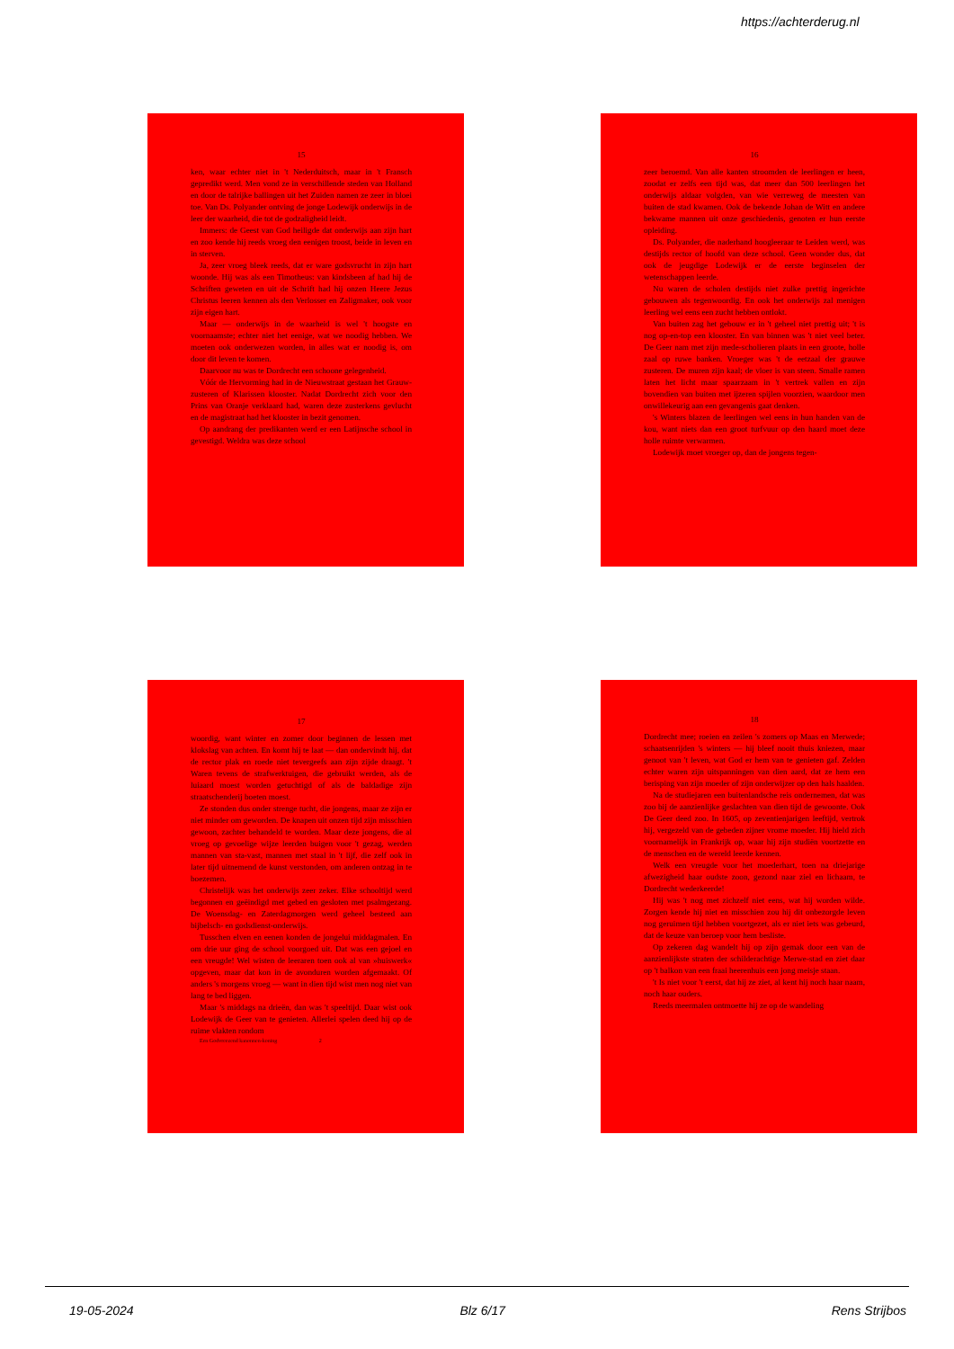https://achterderug.nl
15
ken, waar echter niet in 't Nederduitsch, maar in 't Fransch gepredikt werd. Men vond ze in verschillende steden van Holland en door de talrijke ballingen uit het Zuiden namen ze zeer in bloei toe. Van Ds. Polyander ontving de jonge Lodewijk onderwijs in de leer der waarheid, die tot de godzaligheid leidt.
Immers: de Geest van God heiligde dat onderwijs aan zijn hart en zoo kende hij reeds vroeg den eenigen troost, beide in leven en in sterven.
Ja, zeer vroeg bleek reeds, dat er ware godsvrucht in zijn hart woonde. Hij was als een Timotheus: van kindsbeen af had hij de Schriften geweten en uit de Schrift had hij onzen Heere Jezus Christus leeren kennen als den Verlosser en Zaligmaker, ook voor zijn eigen hart.
Maar — onderwijs in de waarheid is wel 't hoogste en voornaamste; echter niet het eenige, wat we noodig hebben. We moeten ook onderwezen worden, in alles wat er noodig is, om door dit leven te komen.
Daarvoor nu was te Dordrecht een schoone gelegenheid.
Vóór de Hervorming had in de Nieuwstraat gestaan het Grauw-zusteren of Klarissen klooster. Nadat Dordrecht zich voor den Prins van Oranje verklaard had, waren deze zusterkens gevlucht en de magistraat had het klooster in bezit genomen.
Op aandrang der predikanten werd er een Latijnsche school in gevestigd. Weldra was deze school
16
zeer beroemd. Van alle kanten stroomden de leerlingen er heen, zoodat er zelfs een tijd was, dat meer dan 500 leerlingen het onderwijs aldaar volgden, van wie verreweg de meesten van buiten de stad kwamen. Ook de bekende Johan de Witt en andere bekwame mannen uit onze geschiedenis, genoten er hun eerste opleiding.
Ds. Polyander, die naderhand hoogleeraar te Leiden werd, was destijds rector of hoofd van deze school. Geen wonder dus, dat ook de jeugdige Lodewijk er de eerste beginselen der wetenschappen leerde.
Nu waren de scholen destijds niet zulke prettig ingerichte gebouwen als tegenwoordig. En ook het onderwijs zal menigen leerling wel eens een zucht hebben ontlokt.
Van buiten zag het gebouw er in 't geheel niet prettig uit; 't is nog op-en-top een klooster. En van binnen was 't niet veel beter. De Geer nam met zijn mede-scholieren plaats in een groote, holle zaal op ruwe banken. Vroeger was 't de eetzaal der grauwe zusteren. De muren zijn kaal; de vloer is van steen. Smalle ramen laten het licht maar spaarzaam in 't vertrek vallen en zijn bovendien van buiten met ijzeren spijlen voorzien, waardoor men onwillekeurig aan een gevangenis gaat denken.
's Winters blazen de leerlingen wel eens in hun handen van de kou, want niets dan een groot turfvuur op den haard moet deze holle ruimte verwarmen.
Lodewijk moet vroeger op, dan de jongens tegen-
17
woordig, want winter en zomer door beginnen de lessen met klokslag van achten. En komt hij te laat — dan ondervindt hij, dat de rector plak en roede niet tevergeefs aan zijn zijde draagt. 't Waren tevens de strafwerktuigen, die gebruikt werden, als de luiaard moest worden getuchtigd of als de baldadige zijn straatschenderij boeten moest.
Ze stonden dus onder strenge tucht, die jongens, maar ze zijn er niet minder om geworden. De knapen uit onzen tijd zijn misschien gewoon, zachter behandeld te worden. Maar deze jongens, die al vroeg op gevoelige wijze leerden buigen voor 't gezag, werden mannen van sta-vast, mannen met staal in 't lijf, die zelf ook in later tijd uitnemend de kunst verstonden, om anderen ontzag in te boezemen.
Christelijk was het onderwijs zeer zeker. Elke schooltijd werd begonnen en geëindigd met gebed en gesloten met psalmgezang. De Woensdag- en Zaterdagmorgen werd geheel besteed aan bijbelsch- en godsdienst-onderwijs.
Tusschen elven en eenen konden de jongelui middagmalen. En om drie uur ging de school voorgoed uit. Dat was een gejoel en een vreugde! Wel wisten de leeraren toen ook al van »huiswerk« opgeven, maar dat kon in de avonduren worden afgemaakt. Of anders 's morgens vroeg — want in dien tijd wist men nog niet van lang te bed liggen.
Maar 's middags na drieën, dan was 't speeltijd. Daar wist ook Lodewijk de Geer van te genieten. Allerlei spelen deed hij op de ruime vlakten rondom
Een Godvreezend kanonnen-koning 2
18
Dordrecht mee; roeien en zeilen 's zomers op Maas en Merwede; schaatsenrijden 's winters — hij bleef nooit thuis kniezen, maar genoot van 't leven, wat God er hem van te genieten gaf. Zelden echter waren zijn uitspanningen van dien aard, dat ze hem een berisping van zijn moeder of zijn onderwijzer op den hals haalden.
Na de studiejaren een buitenlandsche reis ondernemen, dat was zoo bij de aanzienlijke geslachten van dien tijd de gewoonte. Ook De Geer deed zoo. In 1605, op zeventienjarigen leeftijd, vertrok hij, vergezeld van de gebeden zijner vrome moeder. Hij hield zich voornamelijk in Frankrijk op, waar hij zijn studiën voortzette en de menschen en de wereld leerde kennen.
Welk een vreugde voor het moederhart, toen na driejarige afwezigheid haar oudste zoon, gezond naar ziel en lichaam, te Dordrecht wederkeerde!
Hij was 't nog met zichzelf niet eens, wat hij worden wilde. Zorgen kende hij niet en misschien zou hij dit onbezorgde leven nog geruimen tijd hebben voortgezet, als er niet iets was gebeurd, dat de keuze van beroep voor hem besliste.
Op zekeren dag wandelt hij op zijn gemak door een van de aanzienlijkste straten der schilderachtige Merwe-stad en ziet daar op 't balkon van een fraai heerenhuis een jong meisje staan.
't Is niet voor 't eerst, dat hij ze ziet, al kent hij noch haar naam, noch haar ouders.
Reeds meermalen ontmoette hij ze op de wandeling
19-05-2024 Blz 6/17 Rens Strijbos